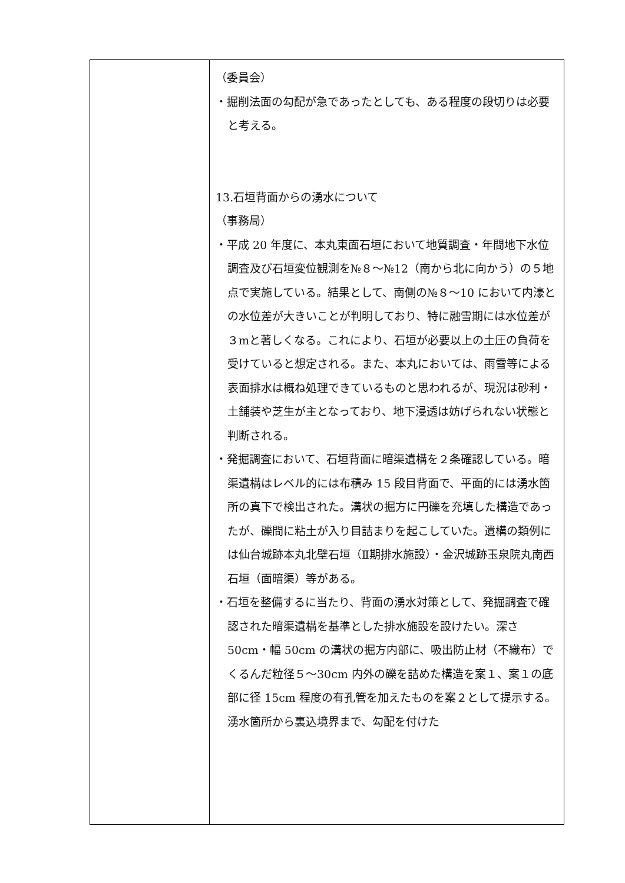| | （委員会） ・掘削法面の勾配が急であったとしても、ある程度の段切りは必要と考える。 13.石垣背面からの湧水について （事務局） ・平成 20 年度に、本丸東面石垣において地質調査・年間地下水位調査及び石垣変位観測を№８～№12（南から北に向かう）の５地点で実施している。結果として、南側の№８～10 において内濠との水位差が大きいことが判明しており、特に融雪期には水位差が３mと著しくなる。これにより、石垣が必要以上の土圧の負荷を受けていると想定される。また、本丸においては、雨雪等による表面排水は概ね処理できているものと思われるが、現況は砂利・土舗装や芝生が主となっており、地下浸透は妨げられない状態と判断される。 ・発掘調査において、石垣背面に暗渠遺構を２条確認している。暗渠遺構はレベル的には布積み 15 段目背面で、平面的には湧水箇所の真下で検出された。溝状の掘方に円礫を充填した構造であったが、礫間に粘土が入り目詰まりを起こしていた。遺構の類例には仙台城跡本丸北壁石垣（Ⅱ期排水施設）・金沢城跡玉泉院丸南西石垣（面暗渠）等がある。 ・石垣を整備するに当たり、背面の湧水対策として、発掘調査で確認された暗渠遺構を基準とした排水施設を設けたい。深さ 50cm・幅 50cm の溝状の掘方内部に、吸出防止材（不織布）でくるんだ粒径５～30cm 内外の礫を詰めた構造を案１、案１の底部に径 15cm 程度の有孔管を加えたものを案２として提示する。湧水箇所から裏込境界まで、勾配を付けた |